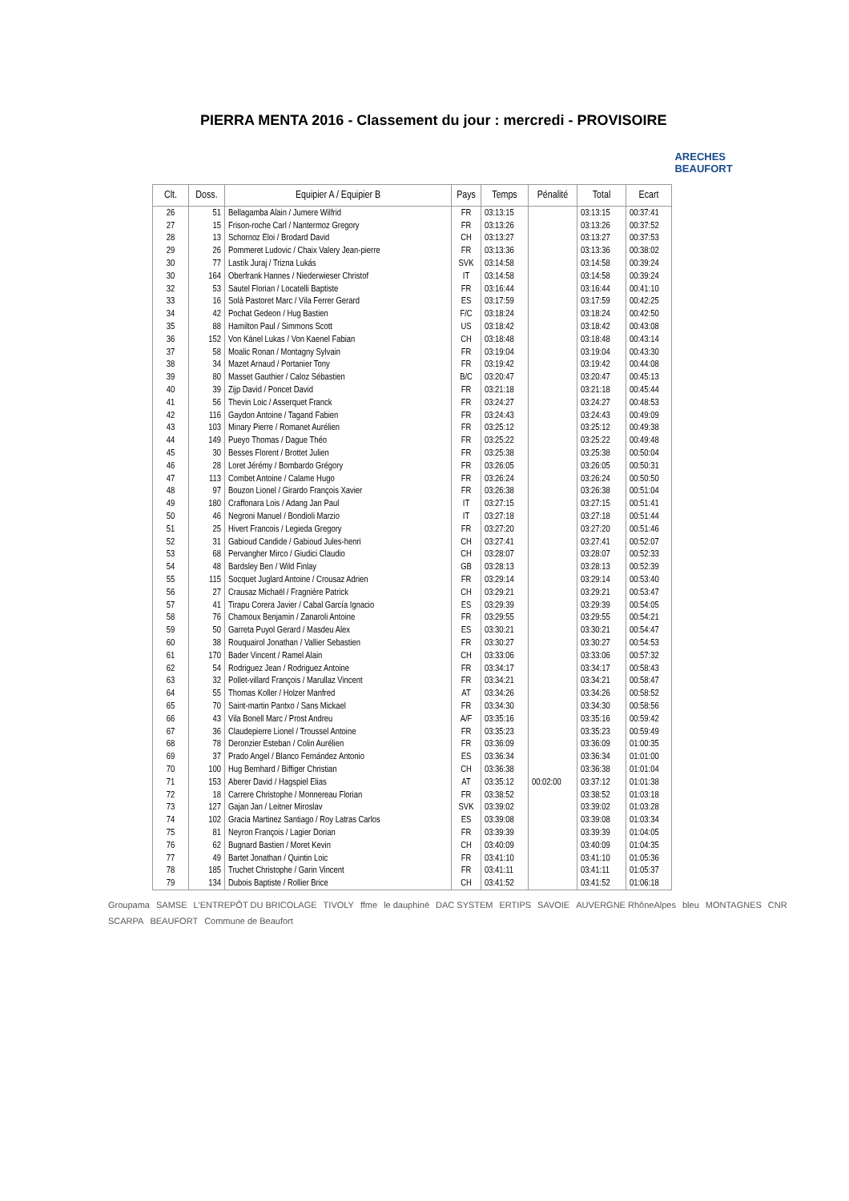PIERRA MENTA 2016 - Classement du jour : mercredi - PROVISOIRE
ARECHES BEAUFORT
| Clt. | Doss. | Equipier A / Equipier B | Pays | Temps | Pénalité | Total | Ecart |
| --- | --- | --- | --- | --- | --- | --- | --- |
| 26 | 51 | Bellagamba Alain / Jumere Wilfrid | FR | 03:13:15 | | 03:13:15 | 00:37:41 |
| 27 | 15 | Frison-roche Carl / Nantermoz Gregory | FR | 03:13:26 | | 03:13:26 | 00:37:52 |
| 28 | 13 | Schornoz Eloi / Brodard David | CH | 03:13:27 | | 03:13:27 | 00:37:53 |
| 29 | 26 | Pommeret Ludovic / Chaix Valery Jean-pierre | FR | 03:13:36 | | 03:13:36 | 00:38:02 |
| 30 | 77 | Lastík Juraj / Trizna Lukás | SVK | 03:14:58 | | 03:14:58 | 00:39:24 |
| 30 | 164 | Oberfrank Hannes / Niederwieser Christof | IT | 03:14:58 | | 03:14:58 | 00:39:24 |
| 32 | 53 | Sautel Florian / Locatelli Baptiste | FR | 03:16:44 | | 03:16:44 | 00:41:10 |
| 33 | 16 | Solà Pastoret Marc / Vila Ferrer Gerard | ES | 03:17:59 | | 03:17:59 | 00:42:25 |
| 34 | 42 | Pochat Gedeon / Hug Bastien | F/C | 03:18:24 | | 03:18:24 | 00:42:50 |
| 35 | 88 | Hamilton Paul / Simmons Scott | US | 03:18:42 | | 03:18:42 | 00:43:08 |
| 36 | 152 | Von Känel Lukas / Von Kaenel Fabian | CH | 03:18:48 | | 03:18:48 | 00:43:14 |
| 37 | 58 | Moalic Ronan / Montagny Sylvain | FR | 03:19:04 | | 03:19:04 | 00:43:30 |
| 38 | 34 | Mazet Arnaud / Portanier Tony | FR | 03:19:42 | | 03:19:42 | 00:44:08 |
| 39 | 80 | Masset Gauthier / Caloz Sébastien | B/C | 03:20:47 | | 03:20:47 | 00:45:13 |
| 40 | 39 | Zijp David / Poncet David | FR | 03:21:18 | | 03:21:18 | 00:45:44 |
| 41 | 56 | Thevin Loic / Asserquet Franck | FR | 03:24:27 | | 03:24:27 | 00:48:53 |
| 42 | 116 | Gaydon Antoine / Tagand Fabien | FR | 03:24:43 | | 03:24:43 | 00:49:09 |
| 43 | 103 | Minary Pierre / Romanet Aurélien | FR | 03:25:12 | | 03:25:12 | 00:49:38 |
| 44 | 149 | Pueyo Thomas / Dague Théo | FR | 03:25:22 | | 03:25:22 | 00:49:48 |
| 45 | 30 | Besses Florent / Brottet Julien | FR | 03:25:38 | | 03:25:38 | 00:50:04 |
| 46 | 28 | Loret Jérémy / Bombardo Grégory | FR | 03:26:05 | | 03:26:05 | 00:50:31 |
| 47 | 113 | Combet Antoine / Calame Hugo | FR | 03:26:24 | | 03:26:24 | 00:50:50 |
| 48 | 97 | Bouzon Lionel / Girardo François Xavier | FR | 03:26:38 | | 03:26:38 | 00:51:04 |
| 49 | 180 | Craffonara Lois / Adang Jan Paul | IT | 03:27:15 | | 03:27:15 | 00:51:41 |
| 50 | 46 | Negroni Manuel / Bondioli Marzio | IT | 03:27:18 | | 03:27:18 | 00:51:44 |
| 51 | 25 | Hivert Francois / Legieda Gregory | FR | 03:27:20 | | 03:27:20 | 00:51:46 |
| 52 | 31 | Gabioud Candide / Gabioud Jules-henri | CH | 03:27:41 | | 03:27:41 | 00:52:07 |
| 53 | 68 | Pervangher Mirco / Giudici Claudio | CH | 03:28:07 | | 03:28:07 | 00:52:33 |
| 54 | 48 | Bardsley Ben / Wild Finlay | GB | 03:28:13 | | 03:28:13 | 00:52:39 |
| 55 | 115 | Socquet Juglard Antoine / Crousaz Adrien | FR | 03:29:14 | | 03:29:14 | 00:53:40 |
| 56 | 27 | Crausaz Michaël / Fragnière Patrick | CH | 03:29:21 | | 03:29:21 | 00:53:47 |
| 57 | 41 | Tirapu Corera Javier / Cabal García Ignacio | ES | 03:29:39 | | 03:29:39 | 00:54:05 |
| 58 | 76 | Chamoux Benjamin / Zanaroli Antoine | FR | 03:29:55 | | 03:29:55 | 00:54:21 |
| 59 | 50 | Garreta Puyol Gerard / Masdeu Alex | ES | 03:30:21 | | 03:30:21 | 00:54:47 |
| 60 | 38 | Rouquairol Jonathan / Vallier Sebastien | FR | 03:30:27 | | 03:30:27 | 00:54:53 |
| 61 | 170 | Bader Vincent / Ramel Alain | CH | 03:33:06 | | 03:33:06 | 00:57:32 |
| 62 | 54 | Rodriguez Jean / Rodriguez Antoine | FR | 03:34:17 | | 03:34:17 | 00:58:43 |
| 63 | 32 | Pollet-villard François / Marullaz Vincent | FR | 03:34:21 | | 03:34:21 | 00:58:47 |
| 64 | 55 | Thomas Koller / Holzer Manfred | AT | 03:34:26 | | 03:34:26 | 00:58:52 |
| 65 | 70 | Saint-martin Pantxo / Sans Mickael | FR | 03:34:30 | | 03:34:30 | 00:58:56 |
| 66 | 43 | Vila Bonell Marc / Prost Andreu | A/F | 03:35:16 | | 03:35:16 | 00:59:42 |
| 67 | 36 | Claudepierre Lionel / Troussel Antoine | FR | 03:35:23 | | 03:35:23 | 00:59:49 |
| 68 | 78 | Deronzier Esteban / Colin Aurélien | FR | 03:36:09 | | 03:36:09 | 01:00:35 |
| 69 | 37 | Prado Angel / Blanco Fernández Antonio | ES | 03:36:34 | | 03:36:34 | 01:01:00 |
| 70 | 100 | Hug Bernhard / Biffiger Christian | CH | 03:36:38 | | 03:36:38 | 01:01:04 |
| 71 | 153 | Aberer David / Hagspiel Elias | AT | 03:35:12 | 00:02:00 | 03:37:12 | 01:01:38 |
| 72 | 18 | Carrere Christophe / Monnereau Florian | FR | 03:38:52 | | 03:38:52 | 01:03:18 |
| 73 | 127 | Gajan Jan / Leitner Miroslav | SVK | 03:39:02 | | 03:39:02 | 01:03:28 |
| 74 | 102 | Gracia Martinez Santiago / Roy Latras Carlos | ES | 03:39:08 | | 03:39:08 | 01:03:34 |
| 75 | 81 | Neyron François / Lagier Dorian | FR | 03:39:39 | | 03:39:39 | 01:04:05 |
| 76 | 62 | Bugnard Bastien / Moret Kevin | CH | 03:40:09 | | 03:40:09 | 01:04:35 |
| 77 | 49 | Bartet Jonathan / Quintin Loic | FR | 03:41:10 | | 03:41:10 | 01:05:36 |
| 78 | 185 | Truchet Christophe / Garin Vincent | FR | 03:41:11 | | 03:41:11 | 01:05:37 |
| 79 | 134 | Dubois Baptiste / Rollier Brice | CH | 03:41:52 | | 03:41:52 | 01:06:18 |
Groupama SAMSE L'ENTREPÔT DU BRICOLAGE TIVOLY ffme le dauphiné DAC SYSTEM ERTIPS SAVOIE AUVERGNE RhôneAlpes bleu MONTAGNES CNR SCARPA BEAUFORT Commune de Beaufort